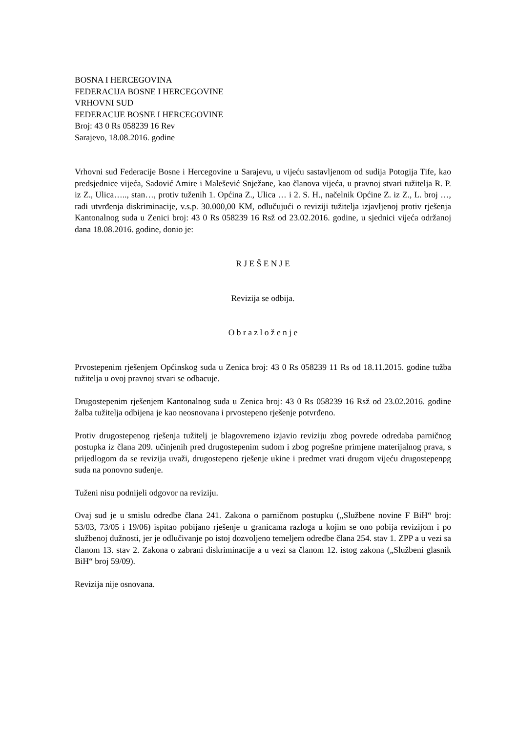BOSNA I HERCEGOVINA
FEDERACIJA BOSNE I HERCEGOVINE
VRHOVNI SUD
FEDERACIJE BOSNE I HERCEGOVINE
Broj: 43 0 Rs 058239 16 Rev
Sarajevo, 18.08.2016. godine
Vrhovni sud Federacije Bosne i Hercegovine u Sarajevu, u vijeću sastavljenom od sudija Potogija Tife, kao predsjednice vijeća, Sadović Amire i Malešević Snježane, kao članova vijeća, u pravnoj stvari tužitelja R. P. iz Z., Ulica….., stan…, protiv tuženih 1. Općina Z., Ulica … i 2. S. H., načelnik Općine Z. iz Z., L. broj …, radi utvrđenja diskriminacije, v.s.p. 30.000,00 KM, odlučujući o reviziji tužitelja izjavljenoj protiv rješenja Kantonalnog suda u Zenici broj: 43 0 Rs 058239 16 Rsž od 23.02.2016. godine, u sjednici vijeća održanoj dana 18.08.2016. godine, donio je:
R J E Š E N J E
Revizija se odbija.
O b r a z l o ž e n j e
Prvostepenim rješenjem Općinskog suda u Zenica broj: 43 0 Rs 058239 11 Rs od 18.11.2015. godine tužba tužitelja u ovoj pravnoj stvari se odbacuje.
Drugostepenim rješenjem Kantonalnog suda u Zenica broj: 43 0 Rs 058239 16 Rsž od 23.02.2016. godine žalba tužitelja odbijena je kao neosnovana i prvostepeno rješenje potvrđeno.
Protiv drugostepenog rješenja tužitelj je blagovremeno izjavio reviziju zbog povrede odredaba parničnog postupka iz člana 209. učinjenih pred drugostepenim sudom i zbog pogrešne primjene materijalnog prava, s prijedlogom da se revizija uvaži, drugostepeno rješenje ukine i predmet vrati drugom vijeću drugostepenpg suda na ponovno suđenje.
Tuženi nisu podnijeli odgovor na reviziju.
Ovaj sud je u smislu odredbe člana 241. Zakona o parničnom postupku („Službene novine F BiH“ broj: 53/03, 73/05 i 19/06) ispitao pobijano rješenje u granicama razloga u kojim se ono pobija revizijom i po službenoj dužnosti, jer je odlučivanje po istoj dozvoljeno temeljem odredbe člana 254. stav 1. ZPP a u vezi sa članom 13. stav 2. Zakona o zabrani diskriminacije a u vezi sa članom 12. istog zakona („Službeni glasnik BiH“ broj 59/09).
Revizija nije osnovana.